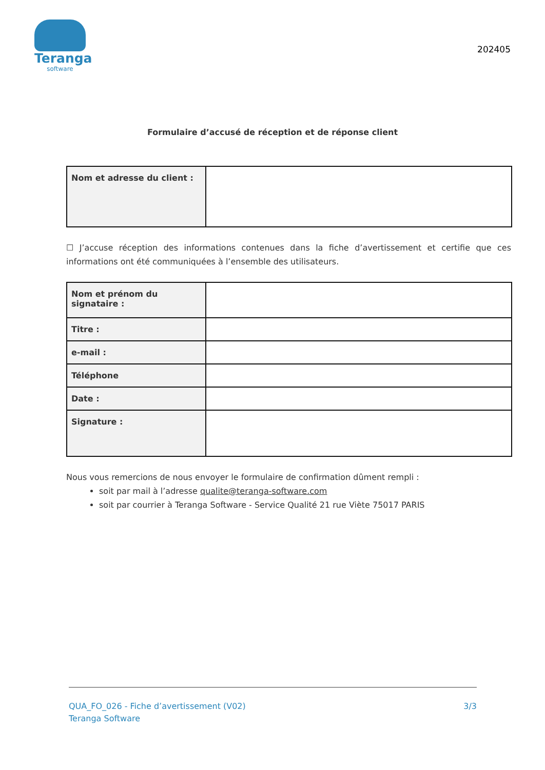Teranga
software
202405
Formulaire d’accusé de réception et de réponse client
| Nom et adresse du client : | |
☐ J’accuse réception des informations contenues dans la fiche d’avertissement et certifie que ces informations ont été communiquées à l’ensemble des utilisateurs.
| Nom et prénom du signataire : | |
| Titre : | |
| e-mail : | |
| Téléphone | |
| Date : | |
| Signature : | |
Nous vous remercions de nous envoyer le formulaire de confirmation dûment rempli :
soit par mail à l’adresse qualite@teranga-software.com
soit par courrier à Teranga Software - Service Qualité 21 rue Viète 75017 PARIS
QUA_FO_026 - Fiche d’avertissement (V02)
Teranga Software
3/3